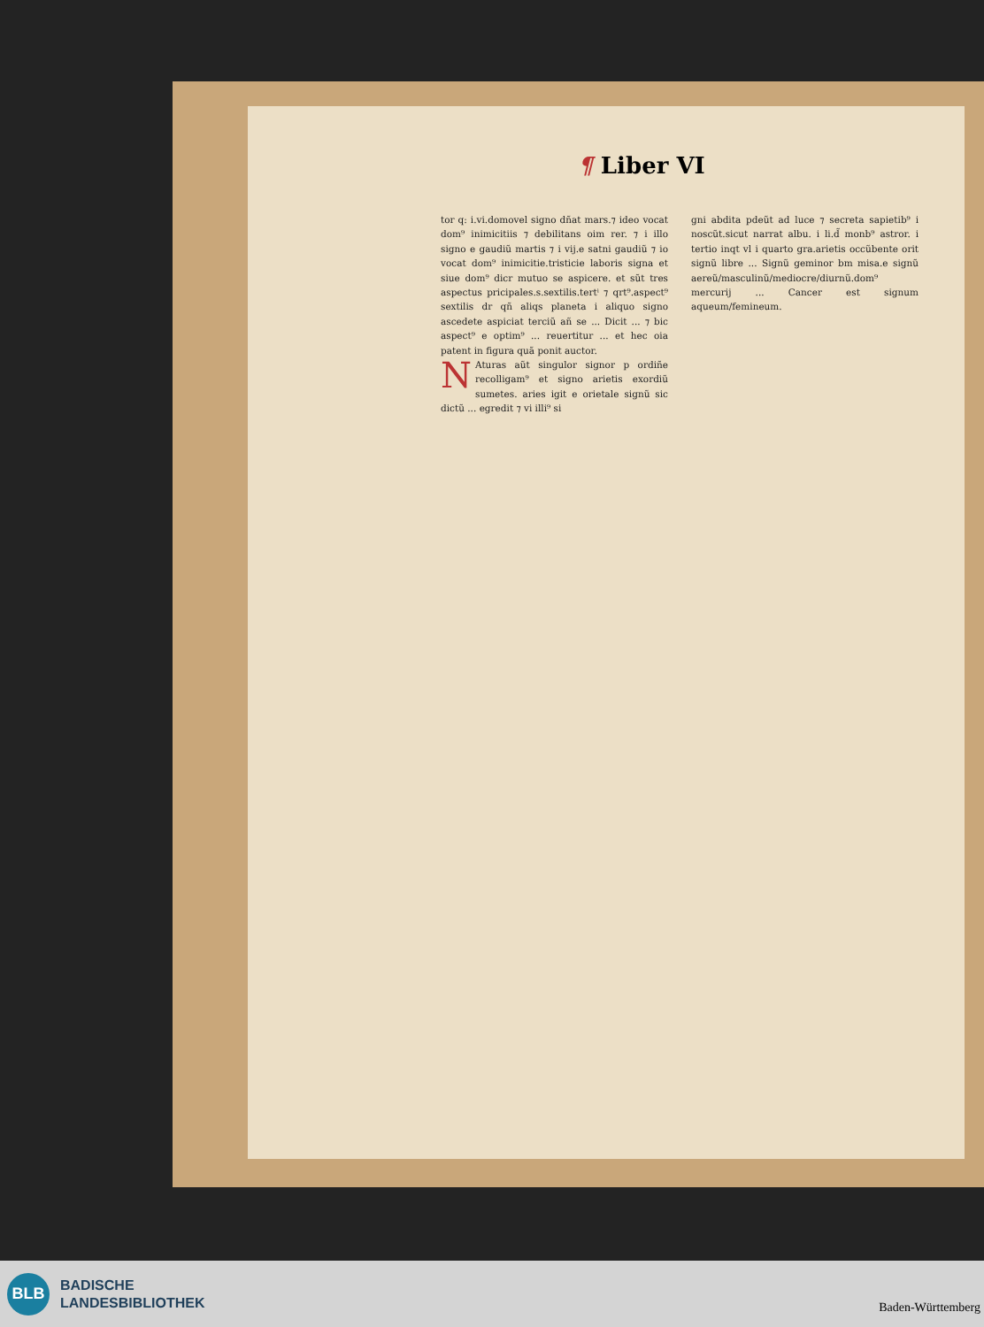¶ Liber VI
tor q: i.vi.domovel signo dñat mars.⁊ ideo vocat dom⁹ inimicitiis ⁊ debilitans oim rer. ⁊ i illo signo e gaudiũ martis ⁊ i vij.e satni gaudiũ ⁊ io vocat dom⁹ inimicitie.tristicie laboris signa et siue dom⁹ dicr mutuo se aspicere. et sũt tres aspectus pricipales.s.sextilis.tertⁱ ⁊ qrt⁹.aspect⁹ sextilis dr qñ aliqs planeta i aliquo signo ascedete aspiciat terciũ añ se ... Dicit ... ⁊ bic aspect⁹ e optim⁹ ... reuertitur ... et hec oia patent in figura quã ponit auctor.
NAturas aũt singulor signor p ordiñe recolligam⁹ et signo arietis exordiũ sumetes. aries igit e orietale signũ sic dictũ ... egredit ⁊ vi illi⁹ si
gni abdita pdeũt ad luce ⁊ secreta sapietib⁹ i noscũt.sicut narrat albu. i li.d̃ monb⁹ astror. i tertio inqt vl i quarto gra.arietis occũbente orit signũ libre ... Signũ geminor bm misa.e signũ aereũ/masculinũ/mediocre/diurnũ.dom⁹ mercurij ... Cancer est signum aqueum/femineum.
BLB
BADISCHE
LANDESBIBLIOTHEK
Baden-Württemberg